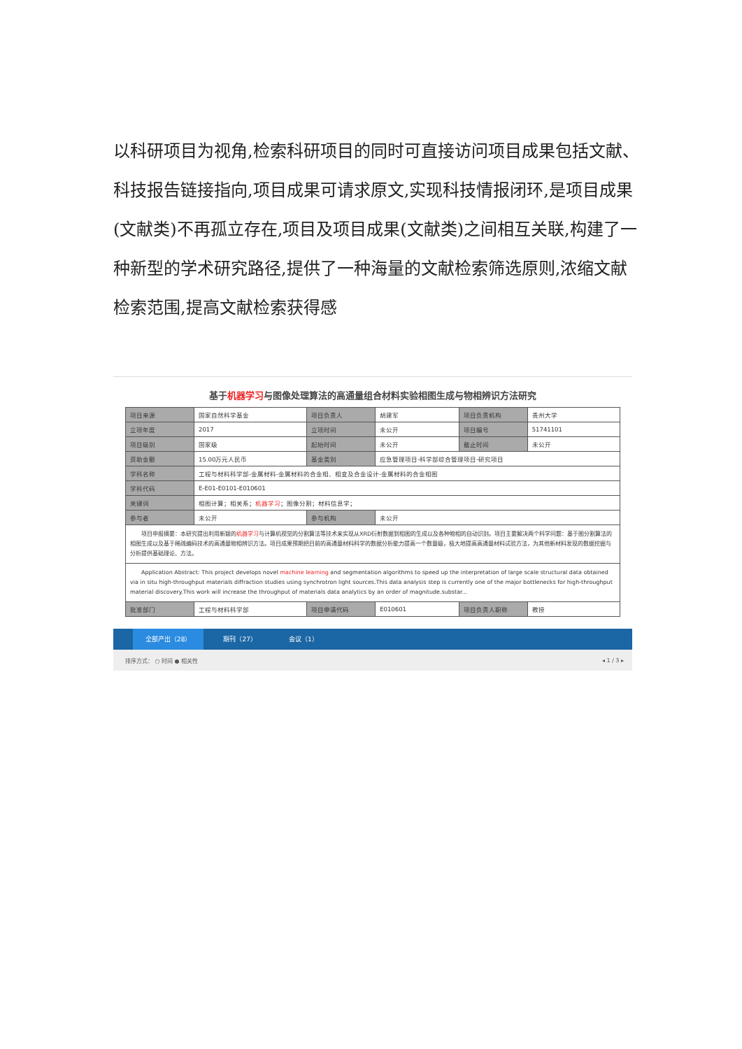以科研项目为视角,检索科研项目的同时可直接访问项目成果包括文献、科技报告链接指向,项目成果可请求原文,实现科技情报闭环,是项目成果(文献类)不再孤立存在,项目及项目成果(文献类)之间相互关联,构建了一种新型的学术研究路径,提供了一种海量的文献检索筛选原则,浓缩文献检索范围,提高文献检索获得感
基于机器学习与图像处理算法的高通量组合材料实验相图生成与物相辨识方法研究
| 项目来源 | 国家自然科学基金 | 项目负责人 | 胡建军 | 项目负责机构 | 贵州大学 |
| 立项年度 | 2017 | 立项时间 | 未公开 | 项目编号 | 51741101 |
| 项目级别 | 国家级 | 起始时间 | 未公开 | 截止时间 | 未公开 |
| 资助金额 | 15.00万元人民币 | 基金类别 | 应急管理项目-科学部综合管理项目-研究项目 | | |
| 学科名称 | 工程与材料科学部-金属材料-金属材料的合金相、相变及合金设计-金属材料的合金相图 | | | | |
| 学科代码 | E-E01-E0101-E010601 | | | | |
| 关键词 | 相图计算；相关系； 机器学习 ；图像分割；材料信息学； | | | | |
| 参与者 | 未公开 | 参与机构 | 未公开 | | |
| 项目申报摘要：本研究提出利用新颖的 机器学习 与计算机视觉的分割算法等技术来实现从XRD衍射数据到相图的生成以及各种物相的自动识别。项目主要解决两个科学问题：基于图分割算法的相图生成以及基于稀疏编码技术的高通量物相辨识方法。项目成果预期把目前的高通量材料科学的数据分析能力提高一个数量级，极大地提高高通量材料试验方法，为其他新材料发现的数据挖掘与分析提供基础理论、方法。 | | | | | |
| Application Abstract: This project develops novel machine learning and segmentation algorithms to speed up the interpretation of large scale structural data obtained via in situ high-throughput materials diffraction studies using synchrotron light sources.This data analysis step is currently one of the major bottlenecks for high-throughput material discovery.This work will increase the throughput of materials data analytics by an order of magnitude.substar... | | | | | |
| 批准部门 | 工程与材料科学部 | 项目申请代码 | E010601 | 项目负责人职称 | 教授 |
全部产出（28） 期刊（27） 会议（1）
排序方式： ○ 时间 ● 相关性 ◂ 1 / 3 ▸